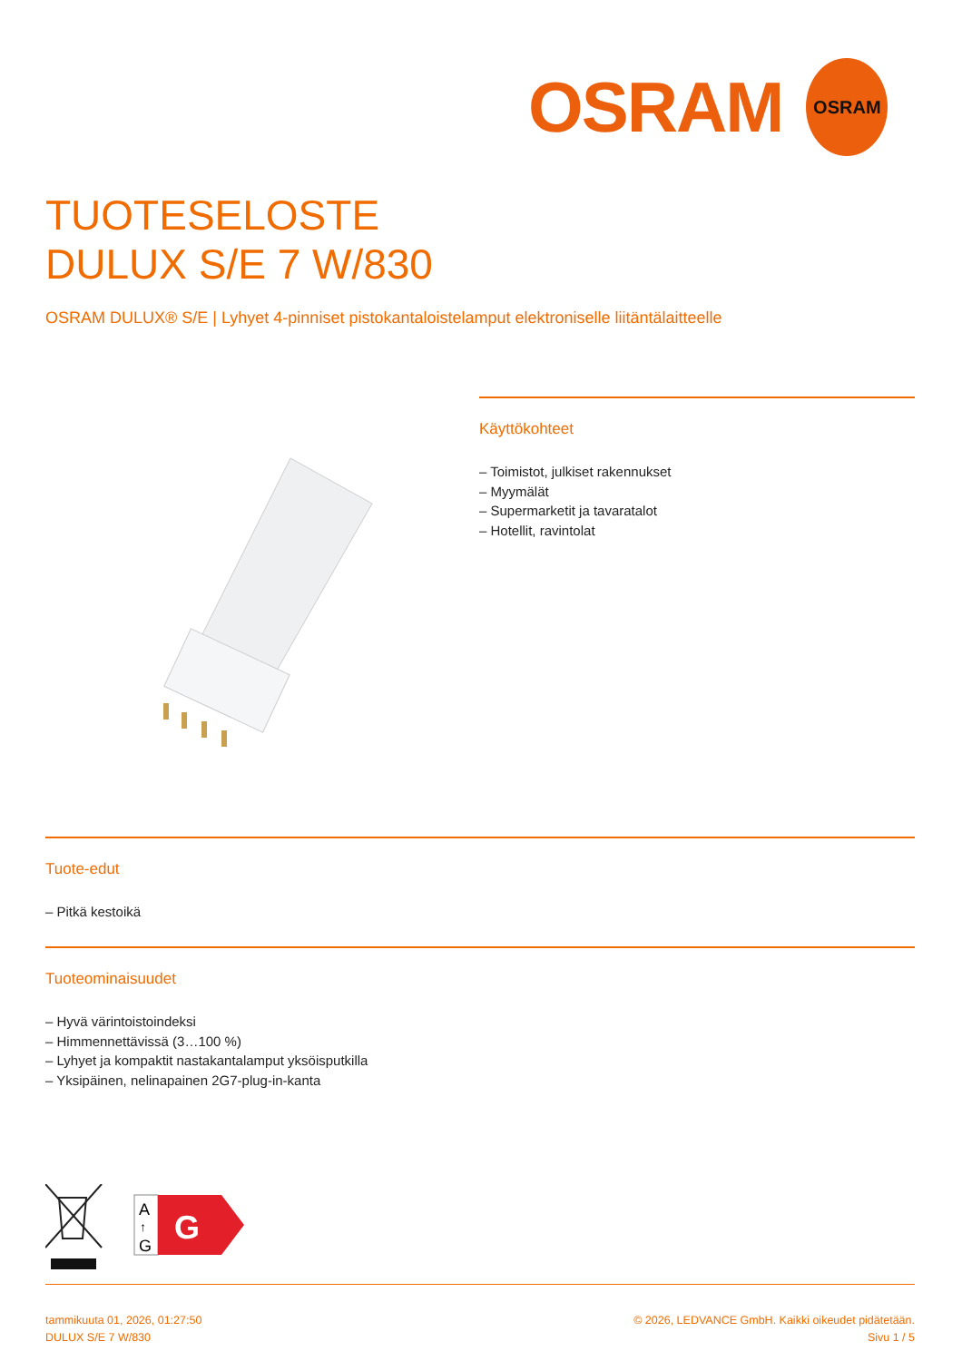OSRAM
OSRAM
TUOTESELOSTE
DULUX S/E 7 W/830
OSRAM DULUX® S/E | Lyhyet 4-pinniset pistokantaloistelamput elektroniselle liitäntälaitteelle
Käyttökohteet
– Toimistot, julkiset rakennukset
– Myymälät
– Supermarketit ja tavaratalot
– Hotellit, ravintolat
Tuote-edut
– Pitkä kestoikä
Tuoteominaisuudet
– Hyvä värintoistoindeksi
– Himmennettävissä (3…100 %)
– Lyhyet ja kompaktit nastakantalamput yksöisputkilla
– Yksipäinen, nelinapainen 2G7-plug-in-kanta
A
↑
G
G
tammikuuta 01, 2026, 01:27:50
DULUX S/E 7 W/830
© 2026, LEDVANCE GmbH. Kaikki oikeudet pidätetään.
Sivu 1 / 5